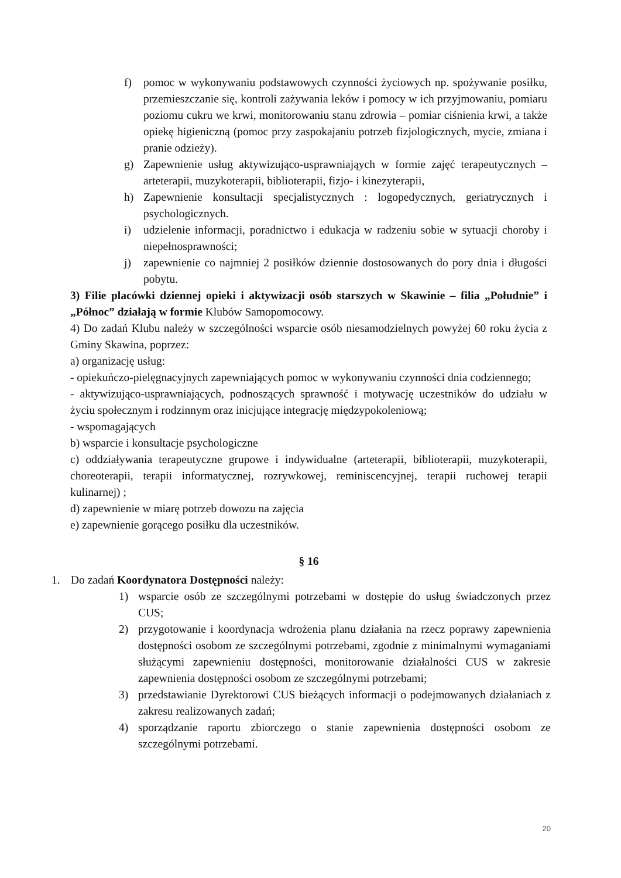f) pomoc w wykonywaniu podstawowych czynności życiowych np. spożywanie posiłku, przemieszczanie się, kontroli zażywania leków i pomocy w ich przyjmowaniu, pomiaru poziomu cukru we krwi, monitorowaniu stanu zdrowia – pomiar ciśnienia krwi, a także opiekę higieniczną (pomoc przy zaspokajaniu potrzeb fizjologicznych, mycie, zmiana i pranie odzieży).
g) Zapewnienie usług aktywizująco-usprawniająych w formie zajęć terapeutycznych – arteterapii, muzykoterapii, biblioterapii, fizjo- i kinezyterapii,
h) Zapewnienie konsultacji specjalistycznych : logopedycznych, geriatrycznych i psychologicznych.
i) udzielenie informacji, poradnictwo i edukacja w radzeniu sobie w sytuacji choroby i niepełnosprawności;
j) zapewnienie co najmniej 2 posiłków dziennie dostosowanych do pory dnia i długości pobytu.
3) Filie placówki dziennej opieki i aktywizacji osób starszych w Skawinie – filia „Południe” i „Północ” działają w formie Klubów Samopomocowy.
4) Do zadań Klubu należy w szczególności wsparcie osób niesamodzielnych powyżej 60 roku życia z Gminy Skawina, poprzez:
a) organizację usług:
- opiekuńczo-pielęgnacyjnych zapewniających pomoc w wykonywaniu czynności dnia codziennego;
- aktywizująco-usprawniających, podnoszących sprawność i motywację uczestników do udziału w życiu społecznym i rodzinnym oraz inicjujące integrację międzypokoleniową;
- wspomagających
b) wsparcie i konsultacje psychologiczne
c) oddziaływania terapeutyczne grupowe i indywidualne (arteterapii, biblioterapii, muzykoterapii, choreoterapii, terapii informatycznej, rozrywkowej, reminiscencyjnej, terapii ruchowej terapii kulinarnej) ;
d) zapewnienie w miarę potrzeb dowozu na zajęcia
e) zapewnienie gorącego posiłku dla uczestników.
§ 16
1. Do zadań Koordynatora Dostępności należy:
1) wsparcie osób ze szczególnymi potrzebami w dostępie do usług świadczonych przez CUS;
2) przygotowanie i koordynacja wdrożenia planu działania na rzecz poprawy zapewnienia dostępności osobom ze szczególnymi potrzebami, zgodnie z minimalnymi wymaganiami służącymi zapewnieniu dostępności, monitorowanie działalności CUS w zakresie zapewnienia dostępności osobom ze szczególnymi potrzebami;
3) przedstawianie Dyrektorowi CUS bieżących informacji o podejmowanych działaniach z zakresu realizowanych zadań;
4) sporządzanie raportu zbiorczego o stanie zapewnienia dostępności osobom ze szczególnymi potrzebami.
20